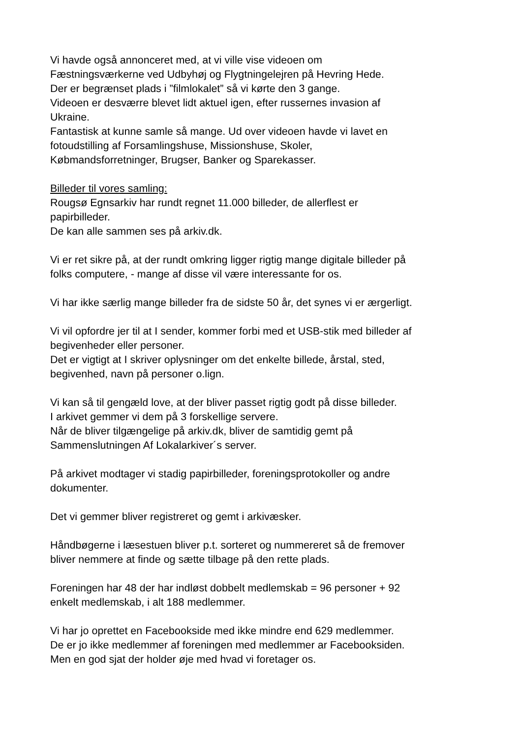Vi havde også annonceret med, at vi ville vise videoen om
Fæstningsværkerne ved Udbyhøj og Flygtningelejren på Hevring Hede.
Der er begrænset plads i ”filmlokalet” så vi kørte den 3 gange.
Videoen er desværre blevet lidt aktuel igen, efter russernes invasion af
Ukraine.
Fantastisk at kunne samle så mange. Ud over videoen havde vi lavet en
fotoudstilling af Forsamlingshuse, Missionshuse, Skoler,
Købmandsforretninger, Brugser, Banker og Sparekasser.
Billeder til vores samling:
Rougsø Egnsarkiv har rundt regnet 11.000 billeder, de allerflest er
papirbilleder.
De kan alle sammen ses på arkiv.dk.
Vi er ret sikre på, at der rundt omkring ligger rigtig mange digitale billeder på
folks computere, - mange af disse vil være interessante for os.
Vi har ikke særlig mange billeder fra de sidste 50 år, det synes vi er ærgerligt.
Vi vil opfordre jer til at I sender, kommer forbi med et USB-stik med billeder af
begivenheder eller personer.
Det er vigtigt at I skriver oplysninger om det enkelte billede, årstal, sted,
begivenhed, navn på personer o.lign.
Vi kan så til gengæld love, at der bliver passet rigtig godt på disse billeder.
I arkivet gemmer vi dem på 3 forskellige servere.
Når de bliver tilgængelige på arkiv.dk, bliver de samtidig gemt på
Sammenslutningen Af Lokalarkiver´s server.
På arkivet modtager vi stadig papirbilleder, foreningsprotokoller og andre
dokumenter.
Det vi gemmer bliver registreret og gemt i arkivæsker.
Håndbøgerne i læsestuen bliver p.t. sorteret og nummereret så de fremover
bliver nemmere at finde og sætte tilbage på den rette plads.
Foreningen har 48 der har indløst dobbelt medlemskab = 96 personer + 92
enkelt medlemskab, i alt 188 medlemmer.
Vi har jo oprettet en Facebookside med ikke mindre end 629 medlemmer.
De er jo ikke medlemmer af foreningen med medlemmer ar Facebooksiden.
Men en god sjat der holder øje med hvad vi foretager os.